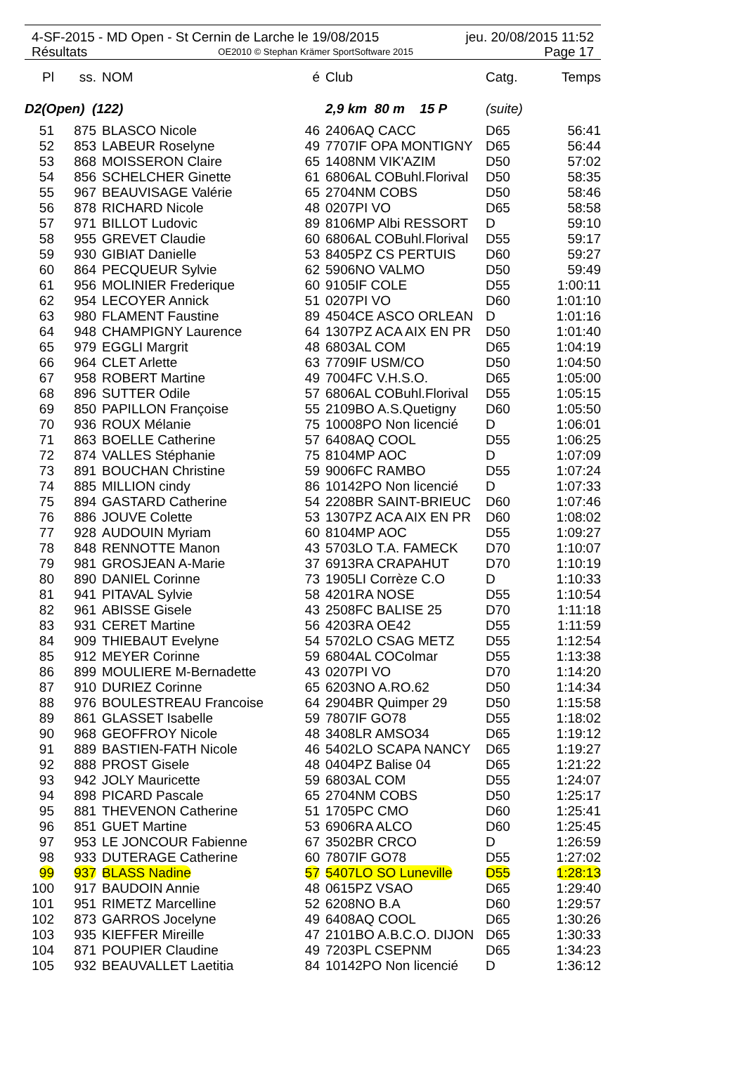4-SF-2015 - MD Open - St Cernin de Larche le 19/08/2015 jeu. 20/08/2015 11:52
Résultats OE2010 © Stephan Krämer SportSoftware 2015 Page 17
| Pl | ss. | NOM | é | Club | Catg. | Temps |
| --- | --- | --- | --- | --- | --- | --- |
| D2(Open) (122) | | | | 2,9 km 80 m 15 P | (suite) | |
| 51 | 875 | BLASCO Nicole | 46 | 2406AQ CACC | D65 | 56:41 |
| 52 | 853 | LABEUR Roselyne | 49 | 7707IF OPA MONTIGNY | D65 | 56:44 |
| 53 | 868 | MOISSERON Claire | 65 | 1408NM VIK'AZIM | D50 | 57:02 |
| 54 | 856 | SCHELCHER Ginette | 61 | 6806AL COBuhl.Florival | D50 | 58:35 |
| 55 | 967 | BEAUVISAGE Valérie | 65 | 2704NM COBS | D50 | 58:46 |
| 56 | 878 | RICHARD Nicole | 48 | 0207PI VO | D65 | 58:58 |
| 57 | 971 | BILLOT Ludovic | 89 | 8106MP Albi RESSORT | D | 59:10 |
| 58 | 955 | GREVET Claudie | 60 | 6806AL COBuhl.Florival | D55 | 59:17 |
| 59 | 930 | GIBIAT Danielle | 53 | 8405PZ CS PERTUIS | D60 | 59:27 |
| 60 | 864 | PECQUEUR Sylvie | 62 | 5906NO VALMO | D50 | 59:49 |
| 61 | 956 | MOLINIER Frederique | 60 | 9105IF COLE | D55 | 1:00:11 |
| 62 | 954 | LECOYER Annick | 51 | 0207PI VO | D60 | 1:01:10 |
| 63 | 980 | FLAMENT Faustine | 89 | 4504CE ASCO ORLEAN | D | 1:01:16 |
| 64 | 948 | CHAMPIGNY Laurence | 64 | 1307PZ ACA AIX EN PR | D50 | 1:01:40 |
| 65 | 979 | EGGLI Margrit | 48 | 6803AL COM | D65 | 1:04:19 |
| 66 | 964 | CLET Arlette | 63 | 7709IF USM/CO | D50 | 1:04:50 |
| 67 | 958 | ROBERT Martine | 49 | 7004FC V.H.S.O. | D65 | 1:05:00 |
| 68 | 896 | SUTTER Odile | 57 | 6806AL COBuhl.Florival | D55 | 1:05:15 |
| 69 | 850 | PAPILLON Françoise | 55 | 2109BO A.S.Quetigny | D60 | 1:05:50 |
| 70 | 936 | ROUX Mélanie | 75 | 10008PO Non licencié | D | 1:06:01 |
| 71 | 863 | BOELLE Catherine | 57 | 6408AQ COOL | D55 | 1:06:25 |
| 72 | 874 | VALLES Stéphanie | 75 | 8104MP AOC | D | 1:07:09 |
| 73 | 891 | BOUCHAN Christine | 59 | 9006FC RAMBO | D55 | 1:07:24 |
| 74 | 885 | MILLION cindy | 86 | 10142PO Non licencié | D | 1:07:33 |
| 75 | 894 | GASTARD Catherine | 54 | 2208BR SAINT-BRIEUC | D60 | 1:07:46 |
| 76 | 886 | JOUVE Colette | 53 | 1307PZ ACA AIX EN PR | D60 | 1:08:02 |
| 77 | 928 | AUDOUIN Myriam | 60 | 8104MP AOC | D55 | 1:09:27 |
| 78 | 848 | RENNOTTE Manon | 43 | 5703LO T.A. FAMECK | D70 | 1:10:07 |
| 79 | 981 | GROSJEAN A-Marie | 37 | 6913RA CRAPAHUT | D70 | 1:10:19 |
| 80 | 890 | DANIEL Corinne | 73 | 1905LI Corrèze C.O | D | 1:10:33 |
| 81 | 941 | PITAVAL Sylvie | 58 | 4201RA NOSE | D55 | 1:10:54 |
| 82 | 961 | ABISSE Gisele | 43 | 2508FC BALISE 25 | D70 | 1:11:18 |
| 83 | 931 | CERET Martine | 56 | 4203RA OE42 | D55 | 1:11:59 |
| 84 | 909 | THIEBAUT Evelyne | 54 | 5702LO CSAG METZ | D55 | 1:12:54 |
| 85 | 912 | MEYER Corinne | 59 | 6804AL COColmar | D55 | 1:13:38 |
| 86 | 899 | MOULIERE M-Bernadette | 43 | 0207PI VO | D70 | 1:14:20 |
| 87 | 910 | DURIEZ Corinne | 65 | 6203NO A.RO.62 | D50 | 1:14:34 |
| 88 | 976 | BOULESTREAU Francoise | 64 | 2904BR Quimper 29 | D50 | 1:15:58 |
| 89 | 861 | GLASSET Isabelle | 59 | 7807IF GO78 | D55 | 1:18:02 |
| 90 | 968 | GEOFFROY Nicole | 48 | 3408LR AMSO34 | D65 | 1:19:12 |
| 91 | 889 | BASTIEN-FATH Nicole | 46 | 5402LO SCAPA NANCY | D65 | 1:19:27 |
| 92 | 888 | PROST Gisele | 48 | 0404PZ Balise 04 | D65 | 1:21:22 |
| 93 | 942 | JOLY Mauricette | 59 | 6803AL COM | D55 | 1:24:07 |
| 94 | 898 | PICARD Pascale | 65 | 2704NM COBS | D50 | 1:25:17 |
| 95 | 881 | THEVENON Catherine | 51 | 1705PC CMO | D60 | 1:25:41 |
| 96 | 851 | GUET Martine | 53 | 6906RA ALCO | D60 | 1:25:45 |
| 97 | 953 | LE JONCOUR Fabienne | 67 | 3502BR CRCO | D | 1:26:59 |
| 98 | 933 | DUTERAGE Catherine | 60 | 7807IF GO78 | D55 | 1:27:02 |
| 99 | 937 | BLASS Nadine | 57 | 5407LO SO Luneville | D55 | 1:28:13 |
| 100 | 917 | BAUDOIN Annie | 48 | 0615PZ VSAO | D65 | 1:29:40 |
| 101 | 951 | RIMETZ Marcelline | 52 | 6208NO B.A | D60 | 1:29:57 |
| 102 | 873 | GARROS Jocelyne | 49 | 6408AQ COOL | D65 | 1:30:26 |
| 103 | 935 | KIEFFER Mireille | 47 | 2101BO A.B.C.O. DIJON | D65 | 1:30:33 |
| 104 | 871 | POUPIER Claudine | 49 | 7203PL CSEPNM | D65 | 1:34:23 |
| 105 | 932 | BEAUVALLET Laetitia | 84 | 10142PO Non licencié | D | 1:36:12 |